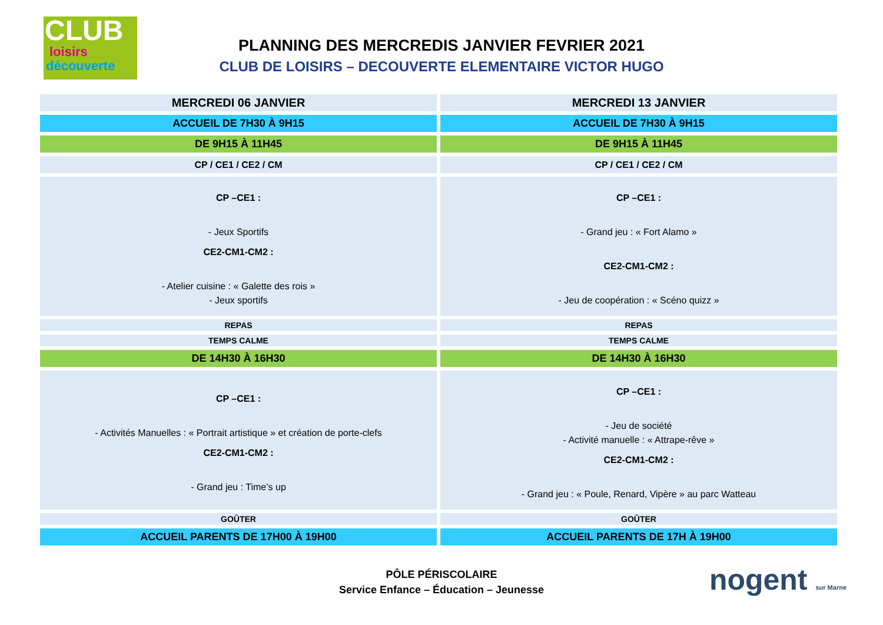CLUB
loisirs
découverte
PLANNING DES MERCREDIS JANVIER FEVRIER 2021
CLUB DE LOISIRS – DECOUVERTE ELEMENTAIRE VICTOR HUGO
| MERCREDI 06 JANVIER | MERCREDI 13 JANVIER |
| ACCUEIL DE 7H30 À 9H15 | ACCUEIL DE 7H30 À 9H15 |
| DE 9H15 À 11H45 | DE 9H15 À 11H45 |
| CP / CE1 / CE2 / CM | CP / CE1 / CE2 / CM |
| CP –CE1 : - Jeux Sportifs CE2-CM1-CM2 : - Atelier cuisine : « Galette des rois » - Jeux sportifs | CP –CE1 : - Grand jeu : « Fort Alamo » CE2-CM1-CM2 : - Jeu de coopération : « Scéno quizz » |
| REPAS | REPAS |
| TEMPS CALME | TEMPS CALME |
| DE 14H30 À 16H30 | DE 14H30 À 16H30 |
| CP –CE1 : - Activités Manuelles : « Portrait artistique » et création de porte-clefs CE2-CM1-CM2 : - Grand jeu : Time’s up | CP –CE1 : - Jeu de société - Activité manuelle : « Attrape-rêve » CE2-CM1-CM2 : - Grand jeu : « Poule, Renard, Vipère » au parc Watteau |
| GOÛTER | GOÛTER |
| ACCUEIL PARENTS DE 17H00 À 19H00 | ACCUEIL PARENTS DE 17H À 19H00 |
PÔLE PÉRISCOLAIRE
Service Enfance – Éducation – Jeunesse
nogent sur Marne